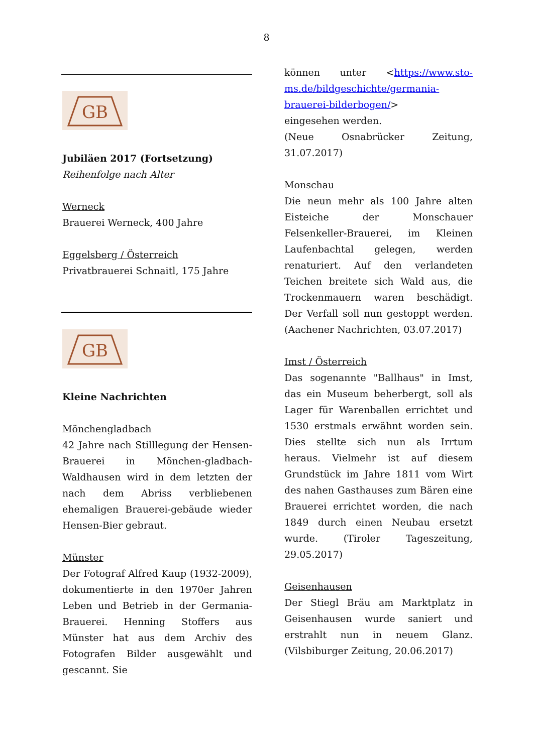8
GB
Jubiläen 2017 (Fortsetzung)
Reihenfolge nach Alter
Werneck
Brauerei Werneck, 400 Jahre
Eggelsberg / Österreich
Privatbrauerei Schnaitl, 175 Jahre
GB
Kleine Nachrichten
Mönchengladbach
42 Jahre nach Stilllegung der Hensen-Brauerei in Mönchen-gladbach-Waldhausen wird in dem letzten der nach dem Abriss verbliebenen ehemaligen Brauerei-gebäude wieder Hensen-Bier gebraut.
Münster
Der Fotograf Alfred Kaup (1932-2009), dokumentierte in den 1970er Jahren Leben und Betrieb in der Germania-Brauerei. Henning Stoffers aus Münster hat aus dem Archiv des Fotografen Bilder ausgewählt und gescannt. Sie
können unter <https://www.sto-ms.de/bildgeschichte/germania-brauerei-bilderbogen/>
eingesehen werden.
(Neue Osnabrücker Zeitung, 31.07.2017)
Monschau
Die neun mehr als 100 Jahre alten Eisteiche der Monschauer Felsenkeller-Brauerei, im Kleinen Laufenbachtal gelegen, werden renaturiert. Auf den verlandeten Teichen breitete sich Wald aus, die Trockenmauern waren beschädigt. Der Verfall soll nun gestoppt werden. (Aachener Nachrichten, 03.07.2017)
Imst / Österreich
Das sogenannte "Ballhaus" in Imst, das ein Museum beherbergt, soll als Lager für Warenballen errichtet und 1530 erstmals erwähnt worden sein. Dies stellte sich nun als Irrtum heraus. Vielmehr ist auf diesem Grundstück im Jahre 1811 vom Wirt des nahen Gasthauses zum Bären eine Brauerei errichtet worden, die nach 1849 durch einen Neubau ersetzt wurde. (Tiroler Tageszeitung, 29.05.2017)
Geisenhausen
Der Stiegl Bräu am Marktplatz in Geisenhausen wurde saniert und erstrahlt nun in neuem Glanz. (Vilsbiburger Zeitung, 20.06.2017)